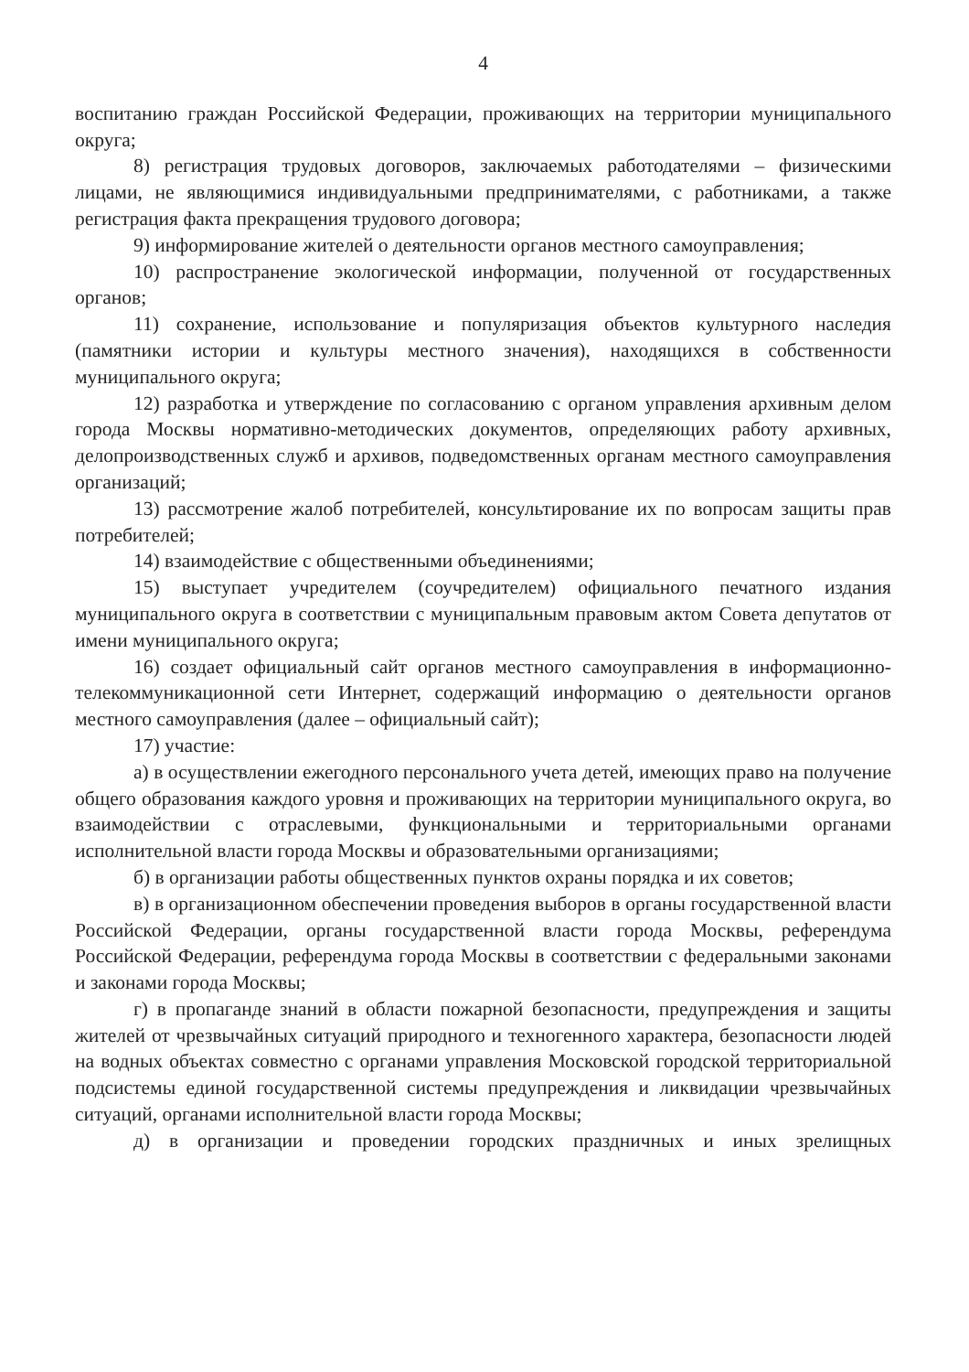4
воспитанию граждан Российской Федерации, проживающих на территории муниципального округа;
8) регистрация трудовых договоров, заключаемых работодателями – физическими лицами, не являющимися индивидуальными предпринимателями, с работниками, а также регистрация факта прекращения трудового договора;
9) информирование жителей о деятельности органов местного самоуправления;
10) распространение экологической информации, полученной от государственных органов;
11) сохранение, использование и популяризация объектов культурного наследия (памятники истории и культуры местного значения), находящихся в собственности муниципального округа;
12) разработка и утверждение по согласованию с органом управления архивным делом города Москвы нормативно-методических документов, определяющих работу архивных, делопроизводственных служб и архивов, подведомственных органам местного самоуправления организаций;
13) рассмотрение жалоб потребителей, консультирование их по вопросам защиты прав потребителей;
14) взаимодействие с общественными объединениями;
15) выступает учредителем (соучредителем) официального печатного издания муниципального округа в соответствии с муниципальным правовым актом Совета депутатов от имени муниципального округа;
16) создает официальный сайт органов местного самоуправления в информационно-телекоммуникационной сети Интернет, содержащий информацию о деятельности органов местного самоуправления (далее – официальный сайт);
17) участие:
а) в осуществлении ежегодного персонального учета детей, имеющих право на получение общего образования каждого уровня и проживающих на территории муниципального округа, во взаимодействии с отраслевыми, функциональными и территориальными органами исполнительной власти города Москвы и образовательными организациями;
б) в организации работы общественных пунктов охраны порядка и их советов;
в) в организационном обеспечении проведения выборов в органы государственной власти Российской Федерации, органы государственной власти города Москвы, референдума Российской Федерации, референдума города Москвы в соответствии с федеральными законами и законами города Москвы;
г) в пропаганде знаний в области пожарной безопасности, предупреждения и защиты жителей от чрезвычайных ситуаций природного и техногенного характера, безопасности людей на водных объектах совместно с органами управления Московской городской территориальной подсистемы единой государственной системы предупреждения и ликвидации чрезвычайных ситуаций, органами исполнительной власти города Москвы;
д) в организации и проведении городских праздничных и иных зрелищных